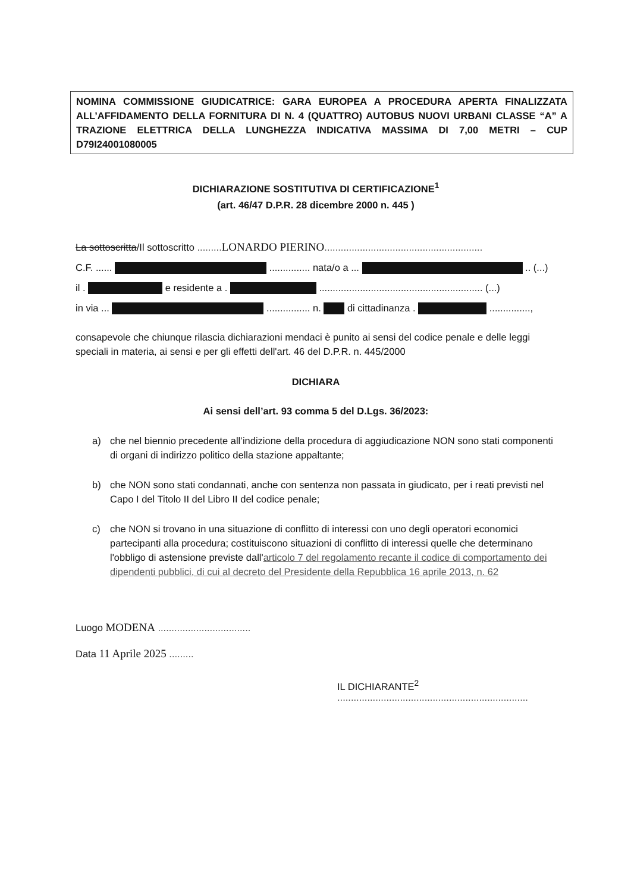NOMINA COMMISSIONE GIUDICATRICE: GARA EUROPEA A PROCEDURA APERTA FINALIZZATA ALL’AFFIDAMENTO DELLA FORNITURA DI N. 4 (QUATTRO) AUTOBUS NUOVI URBANI CLASSE “A” A TRAZIONE ELETTRICA DELLA LUNGHEZZA INDICATIVA MASSIMA DI 7,00 METRI – CUP D79I24001080005
DICHIARAZIONE SOSTITUTIVA DI CERTIFICAZIONE<sup>1</sup>
(art. 46/47 D.P.R. 28 dicembre 2000 n. 445 )
La sottoscritta/Il sottoscritto ......... LONARDO PIERINO..........................................................
C.F. ...... ............... nata/o a ... .. (...)
il . e residente a . ............................................................ (...)
in via ... ................ n. di cittadinanza . ...............,
consapevole che chiunque rilascia dichiarazioni mendaci è punito ai sensi del codice penale e delle leggi speciali in materia, ai sensi e per gli effetti dell'art. 46 del D.P.R. n. 445/2000
DICHIARA
Ai sensi dell’art. 93 comma 5 del D.Lgs. 36/2023:
a) che nel biennio precedente all’indizione della procedura di aggiudicazione NON sono stati componenti di organi di indirizzo politico della stazione appaltante;
b) che NON sono stati condannati, anche con sentenza non passata in giudicato, per i reati previsti nel Capo I del Titolo II del Libro II del codice penale;
c) che NON si trovano in una situazione di conflitto di interessi con uno degli operatori economici partecipanti alla procedura; costituiscono situazioni di conflitto di interessi quelle che determinano l'obbligo di astensione previste dall'articolo 7 del regolamento recante il codice di comportamento dei dipendenti pubblici, di cui al decreto del Presidente della Repubblica 16 aprile 2013, n. 62
Luogo MODENA ..................................
Data 11 Aprile 2025 .........
IL DICHIARANTE<sup>2</sup>
......................................................................